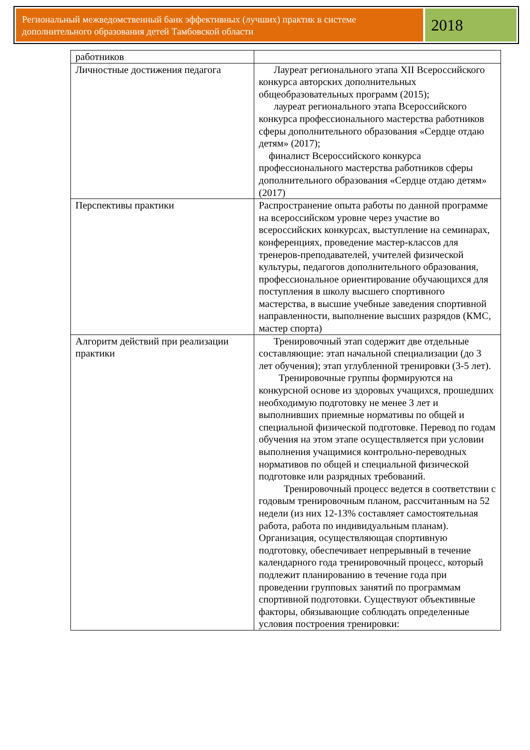Региональный межведомственный банк эффективных (лучших) практик в системе дополнительного образования детей Тамбовской области
2018
| работников | |
| Личностные достижения педагога | Лауреат регионального этапа XII Всероссийского конкурса авторских дополнительных общеобразовательных программ (2015); лауреат регионального этапа Всероссийского конкурса профессионального мастерства работников сферы дополнительного образования «Сердце отдаю детям» (2017); финалист Всероссийского конкурса профессионального мастерства работников сферы дополнительного образования «Сердце отдаю детям» (2017) |
| Перспективы практики | Распространение опыта работы по данной программе на всероссийском уровне через участие во всероссийских конкурсах, выступление на семинарах, конференциях, проведение мастер-классов для тренеров-преподавателей, учителей физической культуры, педагогов дополнительного образования, профессиональное ориентирование обучающихся для поступления в школу высшего спортивного мастерства, в высшие учебные заведения спортивной направленности, выполнение высших разрядов (КМС, мастер спорта) |
| Алгоритм действий при реализации практики | Тренировочный этап содержит две отдельные составляющие: этап начальной специализации (до 3 лет обучения); этап углубленной тренировки (3-5 лет). Тренировочные группы формируются на конкурсной основе из здоровых учащихся, прошедших необходимую подготовку не менее 3 лет и выполнивших приемные нормативы по общей и специальной физической подготовке. Перевод по годам обучения на этом этапе осуществляется при условии выполнения учащимися контрольно-переводных нормативов по общей и специальной физической подготовке или разрядных требований. Тренировочный процесс ведется в соответствии с годовым тренировочным планом, рассчитанным на 52 недели (из них 12-13% составляет самостоятельная работа, работа по индивидуальным планам). Организация, осуществляющая спортивную подготовку, обеспечивает непрерывный в течение календарного года тренировочный процесс, который подлежит планированию в течение года при проведении групповых занятий по программам спортивной подготовки. Существуют объективные факторы, обязывающие соблюдать определенные условия построения тренировки: |